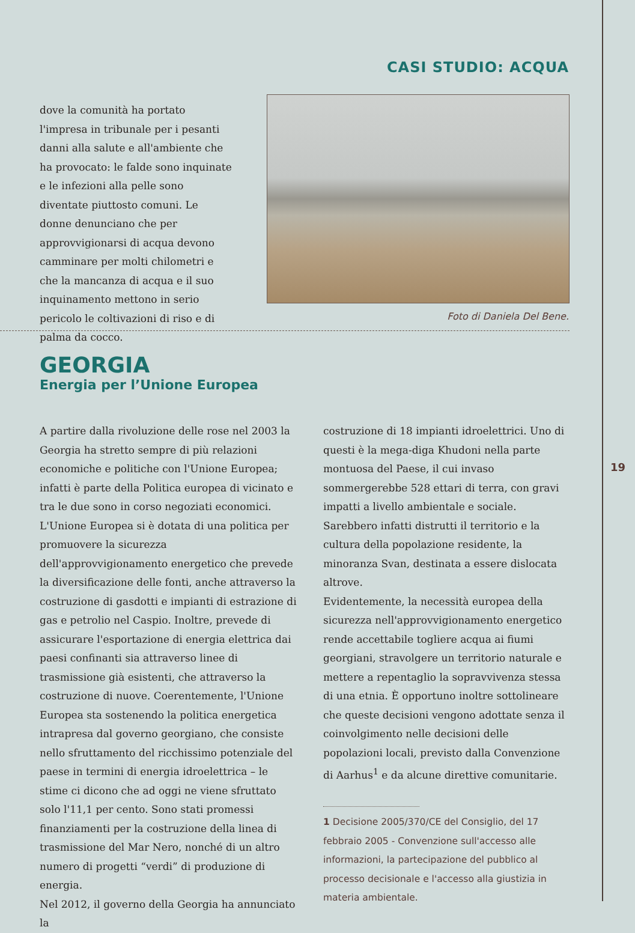CASI STUDIO: ACQUA
dove la comunità ha portato l'impresa in tribunale per i pesanti danni alla salute e all'ambiente che ha provocato: le falde sono inquinate e le infezioni alla pelle sono diventate piuttosto comuni. Le donne denunciano che per approvvigionarsi di acqua devono camminare per molti chilometri e che la mancanza di acqua e il suo inquinamento mettono in serio pericolo le coltivazioni di riso e di palma da cocco.
Foto di Daniela Del Bene.
GEORGIA
Energia per l’Unione Europea
A partire dalla rivoluzione delle rose nel 2003 la Georgia ha stretto sempre di più relazioni economiche e politiche con l'Unione Europea; infatti è parte della Politica europea di vicinato e tra le due sono in corso negoziati economici.
L'Unione Europea si è dotata di una politica per promuovere la sicurezza dell'approvvigionamento energetico che prevede la diversificazione delle fonti, anche attraverso la costruzione di gasdotti e impianti di estrazione di gas e petrolio nel Caspio. Inoltre, prevede di assicurare l'esportazione di energia elettrica dai paesi confinanti sia attraverso linee di trasmissione già esistenti, che attraverso la costruzione di nuove. Coerentemente, l'Unione Europea sta sostenendo la politica energetica intrapresa dal governo georgiano, che consiste nello sfruttamento del ricchissimo potenziale del paese in termini di energia idroelettrica – le stime ci dicono che ad oggi ne viene sfruttato solo l'11,1 per cento. Sono stati promessi finanziamenti per la costruzione della linea di trasmissione del Mar Nero, nonché di un altro numero di progetti “verdi” di produzione di energia.
Nel 2012, il governo della Georgia ha annunciato la
costruzione di 18 impianti idroelettrici. Uno di questi è la mega-diga Khudoni nella parte montuosa del Paese, il cui invaso sommergerebbe 528 ettari di terra, con gravi impatti a livello ambientale e sociale. Sarebbero infatti distrutti il territorio e la cultura della popolazione residente, la minoranza Svan, destinata a essere dislocata altrove.
Evidentemente, la necessità europea della sicurezza nell'approvvigionamento energetico rende accettabile togliere acqua ai fiumi georgiani, stravolgere un territorio naturale e mettere a repentaglio la sopravvivenza stessa di una etnia. È opportuno inoltre sottolineare che queste decisioni vengono adottate senza il coinvolgimento nelle decisioni delle popolazioni locali, previsto dalla Convenzione di Aarhus<sup>1</sup> e da alcune direttive comunitarie.
1 Decisione 2005/370/CE del Consiglio, del 17 febbraio 2005 - Convenzione sull'accesso alle informazioni, la partecipazione del pubblico al processo decisionale e l'accesso alla giustizia in materia ambientale.
19